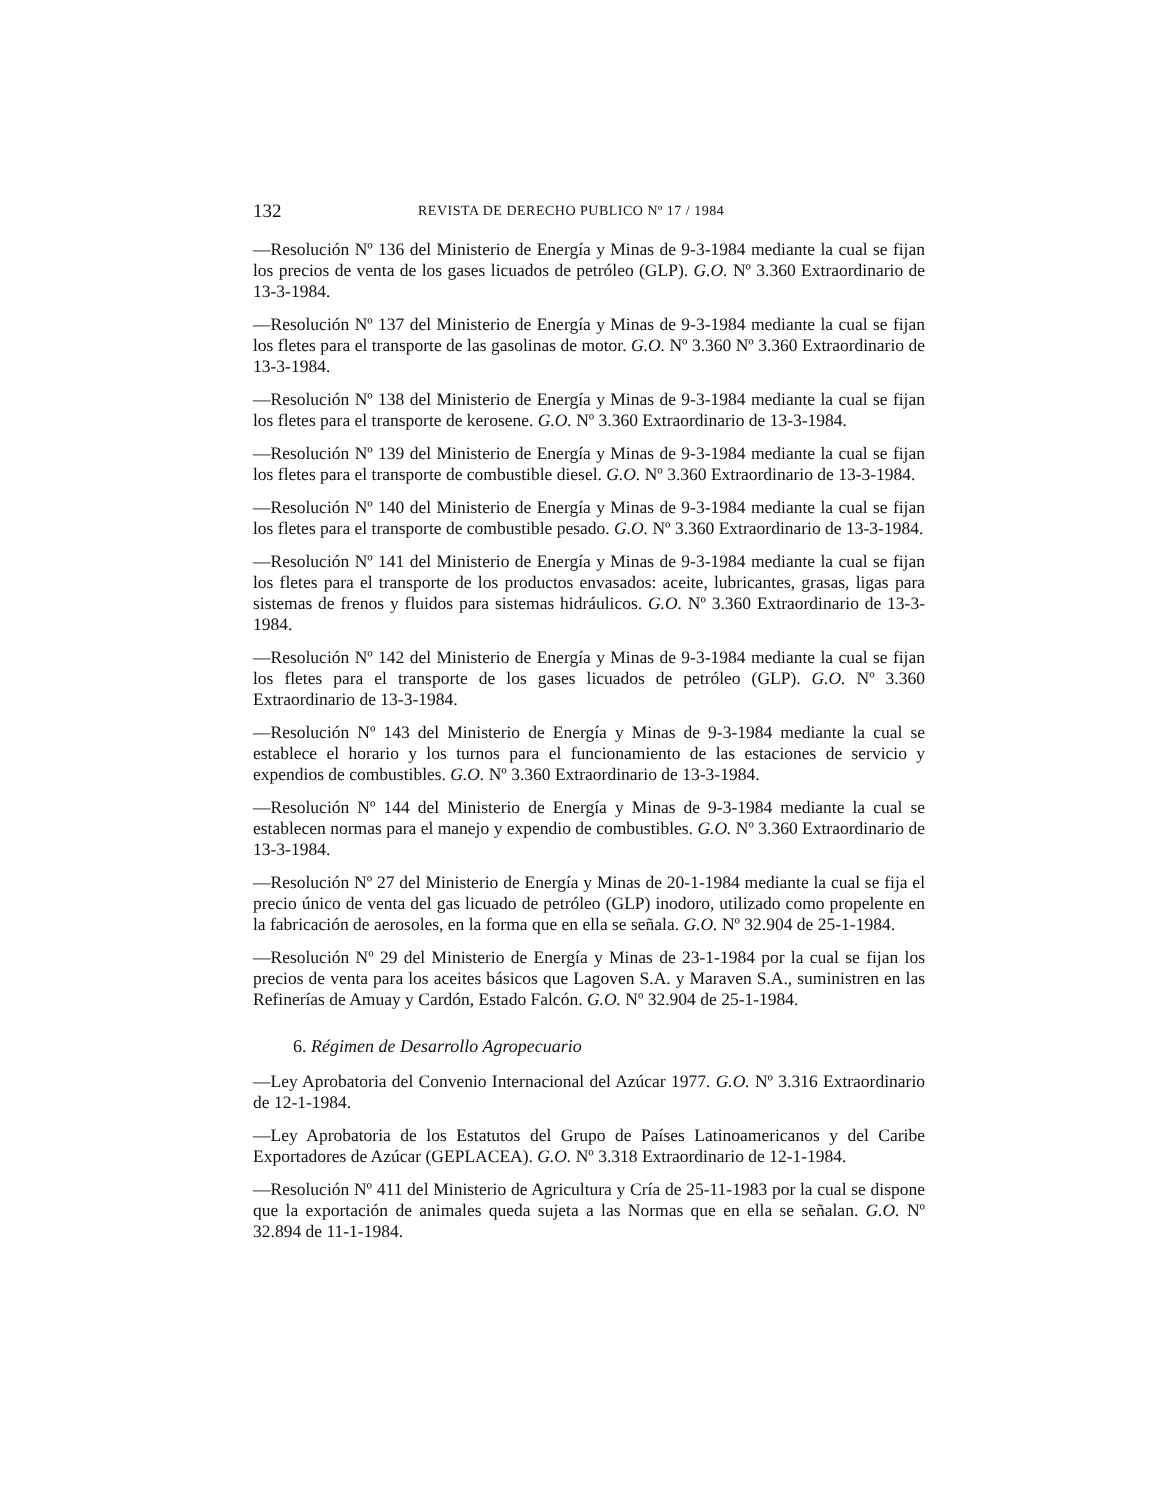132 REVISTA DE DERECHO PUBLICO Nº 17 / 1984
—Resolución Nº 136 del Ministerio de Energía y Minas de 9-3-1984 mediante la cual se fijan los precios de venta de los gases licuados de petróleo (GLP). G.O. Nº 3.360 Extraordinario de 13-3-1984.
—Resolución Nº 137 del Ministerio de Energía y Minas de 9-3-1984 mediante la cual se fijan los fletes para el transporte de las gasolinas de motor. G.O. Nº 3.360 Nº 3.360 Extraordinario de 13-3-1984.
—Resolución Nº 138 del Ministerio de Energía y Minas de 9-3-1984 mediante la cual se fijan los fletes para el transporte de kerosene. G.O. Nº 3.360 Extraordinario de 13-3-1984.
—Resolución Nº 139 del Ministerio de Energía y Minas de 9-3-1984 mediante la cual se fijan los fletes para el transporte de combustible diesel. G.O. Nº 3.360 Extraordinario de 13-3-1984.
—Resolución Nº 140 del Ministerio de Energía y Minas de 9-3-1984 mediante la cual se fijan los fletes para el transporte de combustible pesado. G.O. Nº 3.360 Extraordinario de 13-3-1984.
—Resolución Nº 141 del Ministerio de Energía y Minas de 9-3-1984 mediante la cual se fijan los fletes para el transporte de los productos envasados: aceite, lubricantes, grasas, ligas para sistemas de frenos y fluidos para sistemas hidráulicos. G.O. Nº 3.360 Extraordinario de 13-3-1984.
—Resolución Nº 142 del Ministerio de Energía y Minas de 9-3-1984 mediante la cual se fijan los fletes para el transporte de los gases licuados de petróleo (GLP). G.O. Nº 3.360 Extraordinario de 13-3-1984.
—Resolución Nº 143 del Ministerio de Energía y Minas de 9-3-1984 mediante la cual se establece el horario y los turnos para el funcionamiento de las estaciones de servicio y expendios de combustibles. G.O. Nº 3.360 Extraordinario de 13-3-1984.
—Resolución Nº 144 del Ministerio de Energía y Minas de 9-3-1984 mediante la cual se establecen normas para el manejo y expendio de combustibles. G.O. Nº 3.360 Extraordinario de 13-3-1984.
—Resolución Nº 27 del Ministerio de Energía y Minas de 20-1-1984 mediante la cual se fija el precio único de venta del gas licuado de petróleo (GLP) inodoro, utilizado como propelente en la fabricación de aerosoles, en la forma que en ella se señala. G.O. Nº 32.904 de 25-1-1984.
—Resolución Nº 29 del Ministerio de Energía y Minas de 23-1-1984 por la cual se fijan los precios de venta para los aceites básicos que Lagoven S.A. y Maraven S.A., suministren en las Refinerías de Amuay y Cardón, Estado Falcón. G.O. Nº 32.904 de 25-1-1984.
6. Régimen de Desarrollo Agropecuario
—Ley Aprobatoria del Convenio Internacional del Azúcar 1977. G.O. Nº 3.316 Extraordinario de 12-1-1984.
—Ley Aprobatoria de los Estatutos del Grupo de Países Latinoamericanos y del Caribe Exportadores de Azúcar (GEPLACEA). G.O. Nº 3.318 Extraordinario de 12-1-1984.
—Resolución Nº 411 del Ministerio de Agricultura y Cría de 25-11-1983 por la cual se dispone que la exportación de animales queda sujeta a las Normas que en ella se señalan. G.O. Nº 32.894 de 11-1-1984.